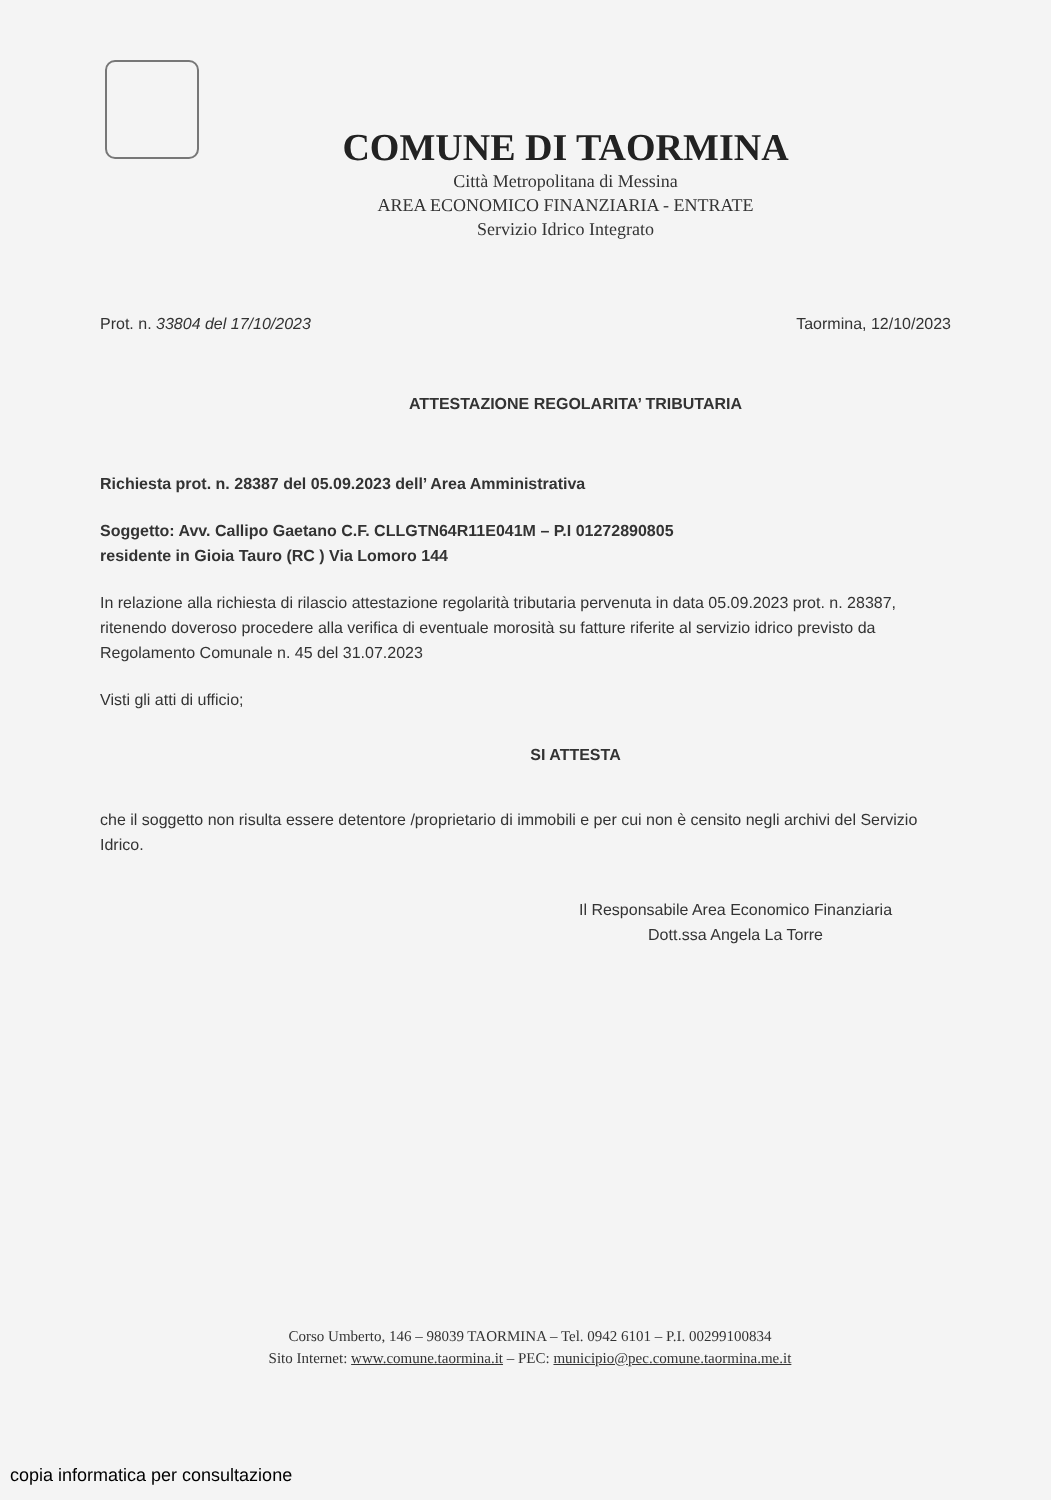COMUNE DI TAORMINA
Città Metropolitana di Messina
AREA ECONOMICO FINANZIARIA - ENTRATE
Servizio Idrico Integrato
Prot. n. 33804 del 17/10/2023 Taormina, 12/10/2023
ATTESTAZIONE REGOLARITA’ TRIBUTARIA
Richiesta prot. n. 28387 del 05.09.2023 dell’ Area Amministrativa
Soggetto: Avv. Callipo Gaetano C.F. CLLGTN64R11E041M – P.I 01272890805
residente in Gioia Tauro (RC ) Via Lomoro 144
In relazione alla richiesta di rilascio attestazione regolarità tributaria pervenuta in data 05.09.2023 prot. n. 28387, ritenendo doveroso procedere alla verifica di eventuale morosità su fatture riferite al servizio idrico previsto da Regolamento Comunale n. 45 del 31.07.2023
Visti gli atti di ufficio;
SI ATTESTA
che il soggetto non risulta essere detentore /proprietario di immobili e per cui non è censito negli archivi del Servizio Idrico.
Il Responsabile Area Economico Finanziaria
Dott.ssa Angela La Torre
Corso Umberto, 146 – 98039 TAORMINA – Tel. 0942 6101 – P.I. 00299100834
Sito Internet: www.comune.taormina.it – PEC: municipio@pec.comune.taormina.me.it
copia informatica per consultazione